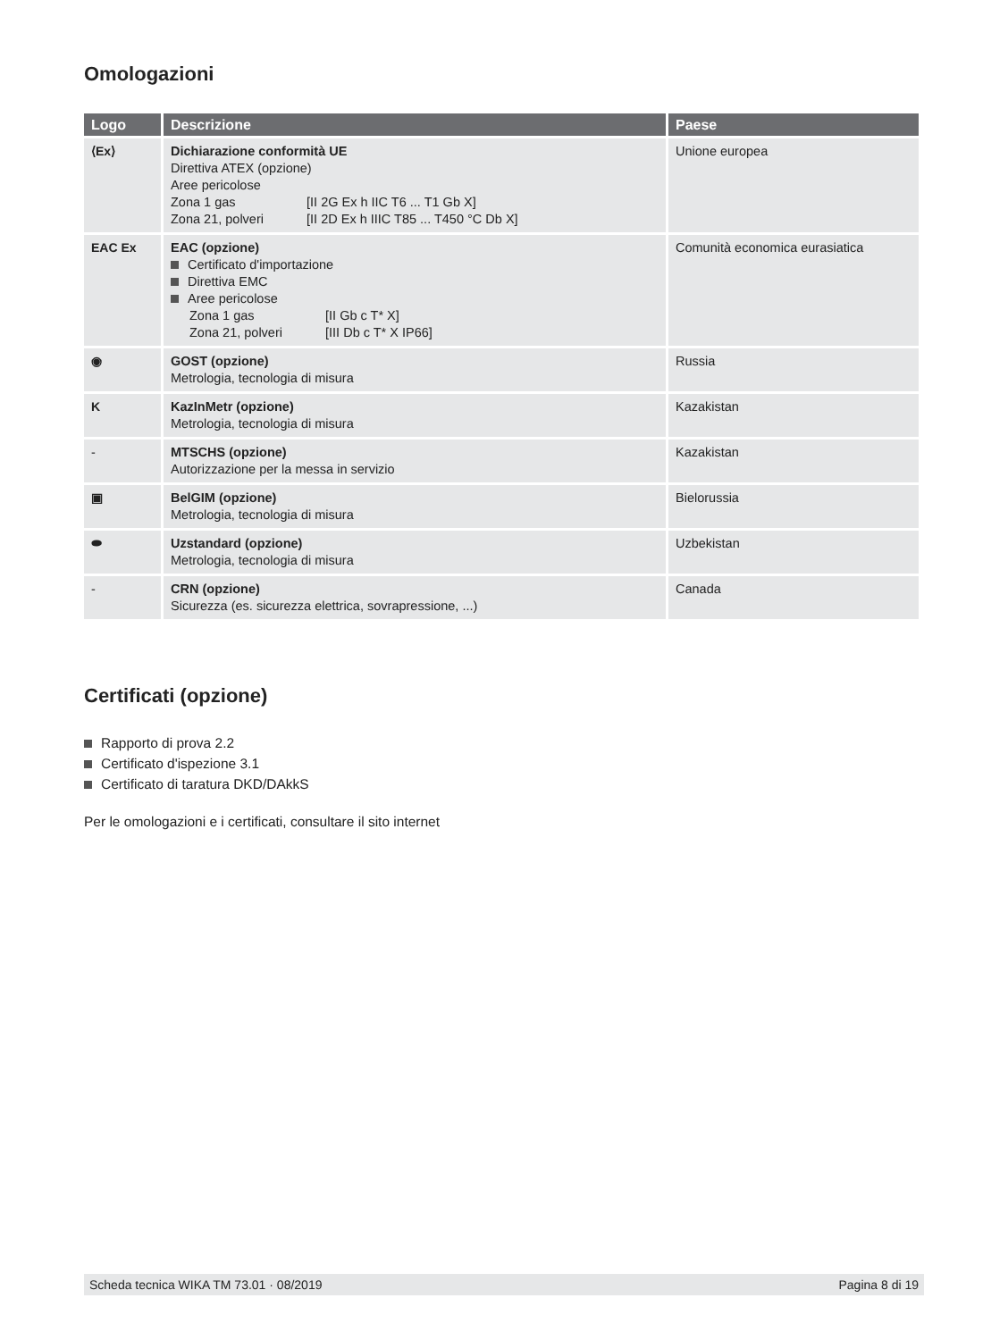Omologazioni
| Logo | Descrizione | Paese |
| --- | --- | --- |
| ⟨Ex⟩ | Dichiarazione conformità UE Direttiva ATEX (opzione) Aree pericolose Zona 1 gas [II 2G Ex h IIC T6 ... T1 Gb X] Zona 21, polveri [II 2D Ex h IIIC T85 ... T450 °C Db X] | Unione europea |
| EAC Ex | EAC (opzione) Certificato d'importazione Direttiva EMC Aree pericolose Zona 1 gas [II Gb c T* X] Zona 21, polveri [III Db c T* X IP66] | Comunità economica eurasiatica |
| ◉ | GOST (opzione) Metrologia, tecnologia di misura | Russia |
| K | KazInMetr (opzione) Metrologia, tecnologia di misura | Kazakistan |
| - | MTSCHS (opzione) Autorizzazione per la messa in servizio | Kazakistan |
| ▣ | BelGIM (opzione) Metrologia, tecnologia di misura | Bielorussia |
| ⬬ | Uzstandard (opzione) Metrologia, tecnologia di misura | Uzbekistan |
| - | CRN (opzione) Sicurezza (es. sicurezza elettrica, sovrapressione, ...) | Canada |
Certificati (opzione)
Rapporto di prova 2.2
Certificato d'ispezione 3.1
Certificato di taratura DKD/DAkkS
Per le omologazioni e i certificati, consultare il sito internet
Scheda tecnica WIKA TM 73.01 · 08/2019 Pagina 8 di 19